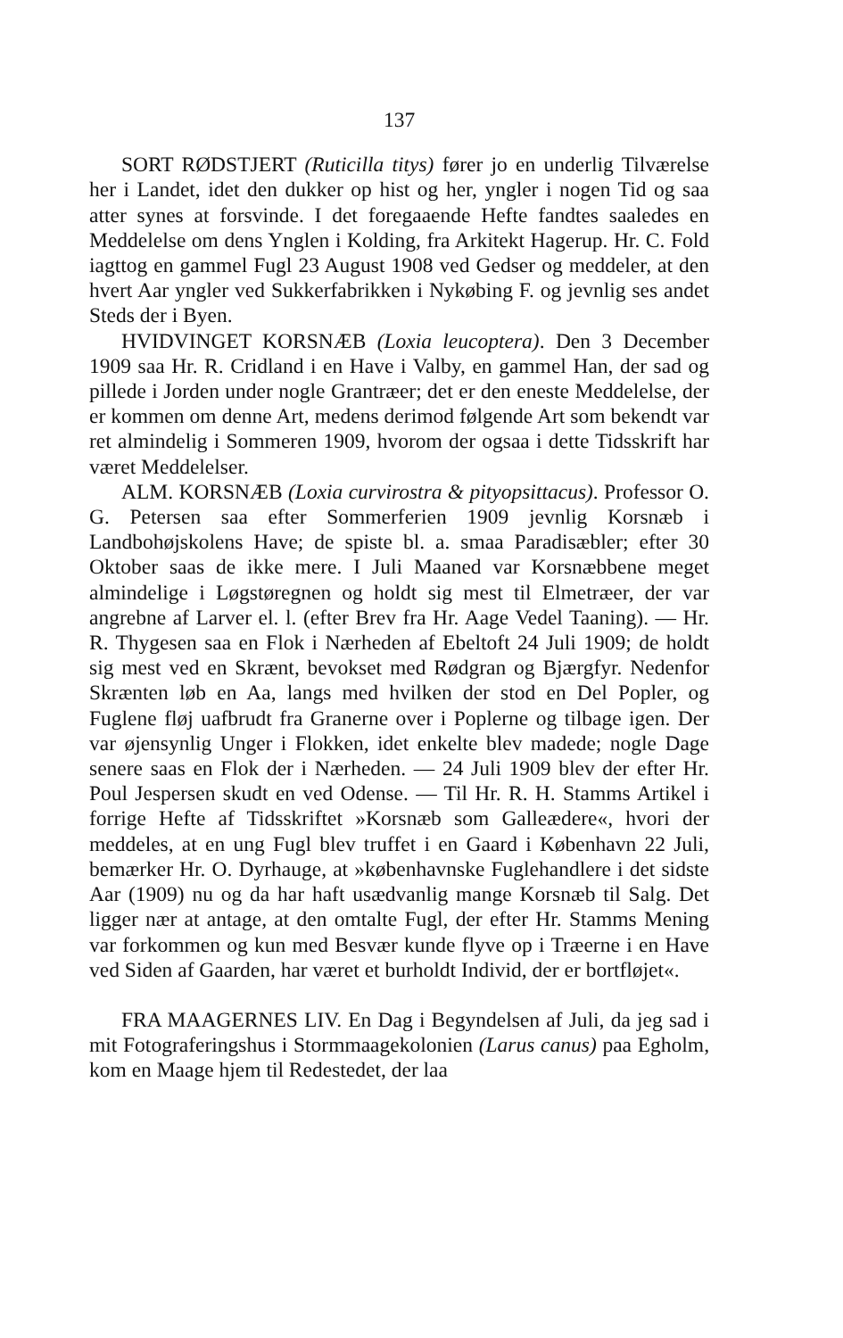137
SORT RØDSTJERT (Ruticilla titys) fører jo en underlig Tilværelse her i Landet, idet den dukker op hist og her, yngler i nogen Tid og saa atter synes at forsvinde. I det foregaaende Hefte fandtes saaledes en Meddelelse om dens Ynglen i Kolding, fra Arkitekt Hagerup. Hr. C. Fold iagttog en gammel Fugl 23 August 1908 ved Gedser og meddeler, at den hvert Aar yngler ved Sukkerfabrikken i Nykøbing F. og jevnlig ses andet Steds der i Byen.
HVIDVINGET KORSNÆB (Loxia leucoptera). Den 3 December 1909 saa Hr. R. Cridland i en Have i Valby, en gammel Han, der sad og pillede i Jorden under nogle Grantræer; det er den eneste Meddelelse, der er kommen om denne Art, medens derimod følgende Art som bekendt var ret almindelig i Sommeren 1909, hvorom der ogsaa i dette Tidsskrift har været Meddelelser.
ALM. KORSNÆB (Loxia curvirostra & pityopsittacus). Professor O. G. Petersen saa efter Sommerferien 1909 jevnlig Korsnæb i Landbohøjskolens Have; de spiste bl. a. smaa Paradisæbler; efter 30 Oktober saas de ikke mere. I Juli Maaned var Korsnæbbene meget almindelige i Løgstøregnen og holdt sig mest til Elmetræer, der var angrebne af Larver el. l. (efter Brev fra Hr. Aage Vedel Taaning). — Hr. R. Thygesen saa en Flok i Nærheden af Ebeltoft 24 Juli 1909; de holdt sig mest ved en Skrænt, bevokset med Rødgran og Bjærgfyr. Nedenfor Skrænten løb en Aa, langs med hvilken der stod en Del Popler, og Fuglene fløj uafbrudt fra Granerne over i Poplerne og tilbage igen. Der var øjensynlig Unger i Flokken, idet enkelte blev madede; nogle Dage senere saas en Flok der i Nærheden. — 24 Juli 1909 blev der efter Hr. Poul Jespersen skudt en ved Odense. — Til Hr. R. H. Stamms Artikel i forrige Hefte af Tidsskriftet »Korsnæb som Galleædere«, hvori der meddeles, at en ung Fugl blev truffet i en Gaard i København 22 Juli, bemærker Hr. O. Dyrhauge, at »københavnske Fuglehandlere i det sidste Aar (1909) nu og da har haft usædvanlig mange Korsnæb til Salg. Det ligger nær at antage, at den omtalte Fugl, der efter Hr. Stamms Mening var forkommen og kun med Besvær kunde flyve op i Træerne i en Have ved Siden af Gaarden, har været et burholdt Individ, der er bortfløjet«.
FRA MAAGERNES LIV. En Dag i Begyndelsen af Juli, da jeg sad i mit Fotograferingshus i Stormmaagekolonien (Larus canus) paa Egholm, kom en Maage hjem til Redestedet, der laa